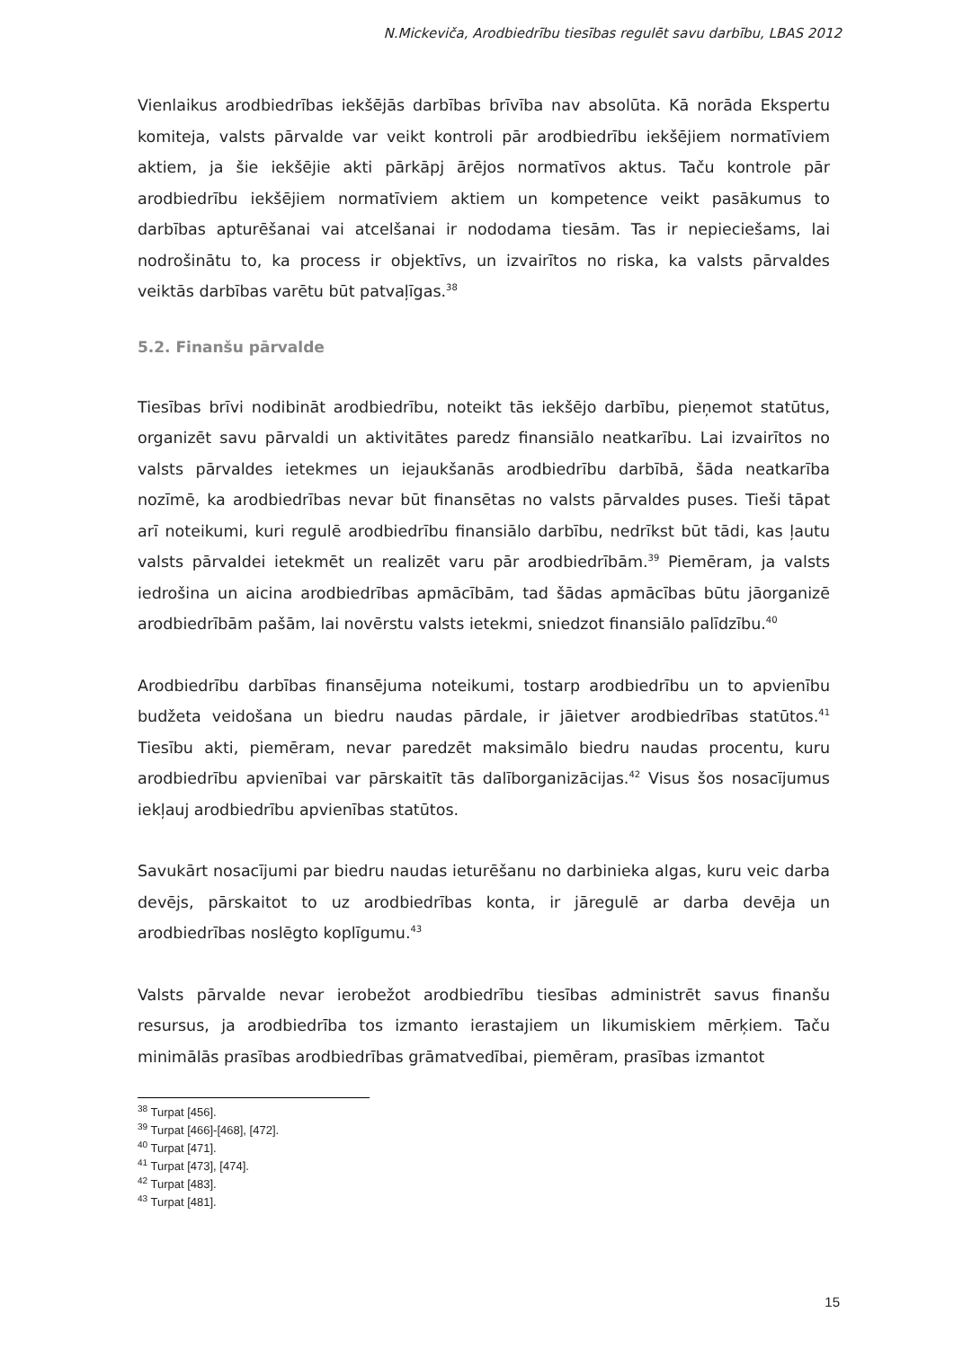N.Mickeviča, Arodbiedrību tiesības regulēt savu darbību, LBAS 2012
Vienlaikus arodbiedrības iekšējās darbības brīvība nav absolūta. Kā norāda Ekspertu komiteja, valsts pārvalde var veikt kontroli pār arodbiedrību iekšējiem normatīviem aktiem, ja šie iekšējie akti pārkāpj ārējos normatīvos aktus. Taču kontrole pār arodbiedrību iekšējiem normatīviem aktiem un kompetence veikt pasākumus to darbības apturēšanai vai atcelšanai ir nododama tiesām. Tas ir nepieciešams, lai nodrošinātu to, ka process ir objektīvs, un izvairītos no riska, ka valsts pārvaldes veiktās darbības varētu būt patvaļīgas.<sup>38</sup>
5.2. Finanšu pārvalde
Tiesības brīvi nodibināt arodbiedrību, noteikt tās iekšējo darbību, pieņemot statūtus, organizēt savu pārvaldi un aktivitātes paredz finansiālo neatkarību. Lai izvairītos no valsts pārvaldes ietekmes un iejaukšanās arodbiedrību darbībā, šāda neatkarība nozīmē, ka arodbiedrības nevar būt finansētas no valsts pārvaldes puses. Tieši tāpat arī noteikumi, kuri regulē arodbiedrību finansiālo darbību, nedrīkst būt tādi, kas ļautu valsts pārvaldei ietekmēt un realizēt varu pār arodbiedrībām.<sup>39</sup> Piemēram, ja valsts iedrošina un aicina arodbiedrības apmācībām, tad šādas apmācības būtu jāorganizē arodbiedrībām pašām, lai novērstu valsts ietekmi, sniedzot finansiālo palīdzību.<sup>40</sup>
Arodbiedrību darbības finansējuma noteikumi, tostarp arodbiedrību un to apvienību budžeta veidošana un biedru naudas pārdale, ir jāietver arodbiedrības statūtos.<sup>41</sup> Tiesību akti, piemēram, nevar paredzēt maksimālo biedru naudas procentu, kuru arodbiedrību apvienībai var pārskaitīt tās dalīborganizācijas.<sup>42</sup> Visus šos nosacījumus iekļauj arodbiedrību apvienības statūtos.
Savukārt nosacījumi par biedru naudas ieturēšanu no darbinieka algas, kuru veic darba devējs, pārskaitot to uz arodbiedrības konta, ir jāregulē ar darba devēja un arodbiedrības noslēgto koplīgumu.<sup>43</sup>
Valsts pārvalde nevar ierobežot arodbiedrību tiesības administrēt savus finanšu resursus, ja arodbiedrība tos izmanto ierastajiem un likumiskiem mērķiem. Taču minimālās prasības arodbiedrības grāmatvedībai, piemēram, prasības izmantot
<sup>38</sup> Turpat [456].
<sup>39</sup> Turpat [466]-[468], [472].
<sup>40</sup> Turpat [471].
<sup>41</sup> Turpat [473], [474].
<sup>42</sup> Turpat [483].
<sup>43</sup> Turpat [481].
15